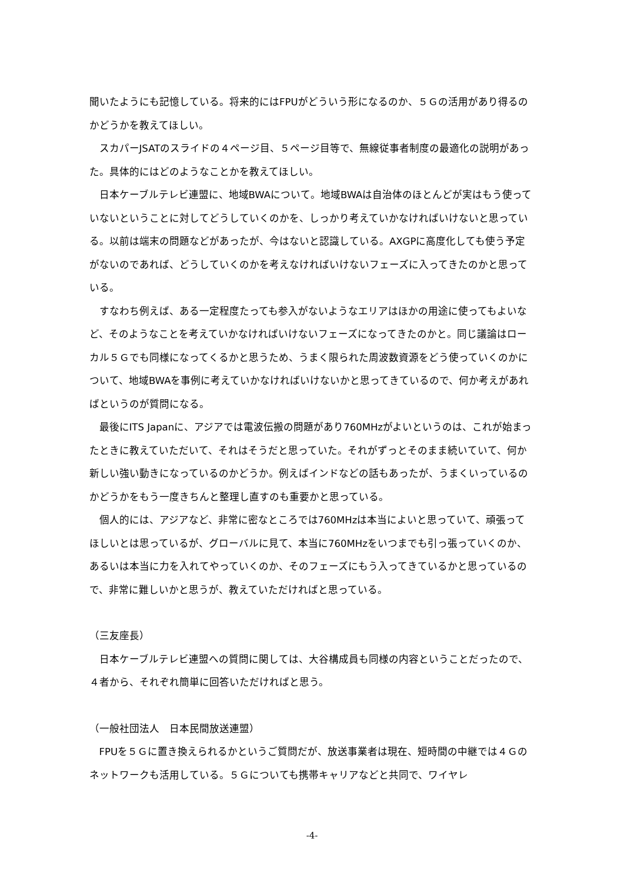聞いたようにも記憶している。将来的にはFPUがどういう形になるのか、５Ｇの活用があり得るのかどうかを教えてほしい。
スカパーJSATのスライドの４ページ目、５ページ目等で、無線従事者制度の最適化の説明があった。具体的にはどのようなことかを教えてほしい。
日本ケーブルテレビ連盟に、地域BWAについて。地域BWAは自治体のほとんどが実はもう使っていないということに対してどうしていくのかを、しっかり考えていかなければいけないと思っている。以前は端末の問題などがあったが、今はないと認識している。AXGPに高度化しても使う予定がないのであれば、どうしていくのかを考えなければいけないフェーズに入ってきたのかと思っている。
すなわち例えば、ある一定程度たっても参入がないようなエリアはほかの用途に使ってもよいなど、そのようなことを考えていかなければいけないフェーズになってきたのかと。同じ議論はローカル５Ｇでも同様になってくるかと思うため、うまく限られた周波数資源をどう使っていくのかについて、地域BWAを事例に考えていかなければいけないかと思ってきているので、何か考えがあればというのが質問になる。
最後にITS Japanに、アジアでは電波伝搬の問題があり760MHzがよいというのは、これが始まったときに教えていただいて、それはそうだと思っていた。それがずっとそのまま続いていて、何か新しい強い動きになっているのかどうか。例えばインドなどの話もあったが、うまくいっているのかどうかをもう一度きちんと整理し直すのも重要かと思っている。
個人的には、アジアなど、非常に密なところでは760MHzは本当によいと思っていて、頑張ってほしいとは思っているが、グローバルに見て、本当に760MHzをいつまでも引っ張っていくのか、あるいは本当に力を入れてやっていくのか、そのフェーズにもう入ってきているかと思っているので、非常に難しいかと思うが、教えていただければと思っている。
（三友座長）
日本ケーブルテレビ連盟への質問に関しては、大谷構成員も同様の内容ということだったので、４者から、それぞれ簡単に回答いただければと思う。
（一般社団法人　日本民間放送連盟）
FPUを５Ｇに置き換えられるかというご質問だが、放送事業者は現在、短時間の中継では４Ｇのネットワークも活用している。５Ｇについても携帯キャリアなどと共同で、ワイヤレ
-4-